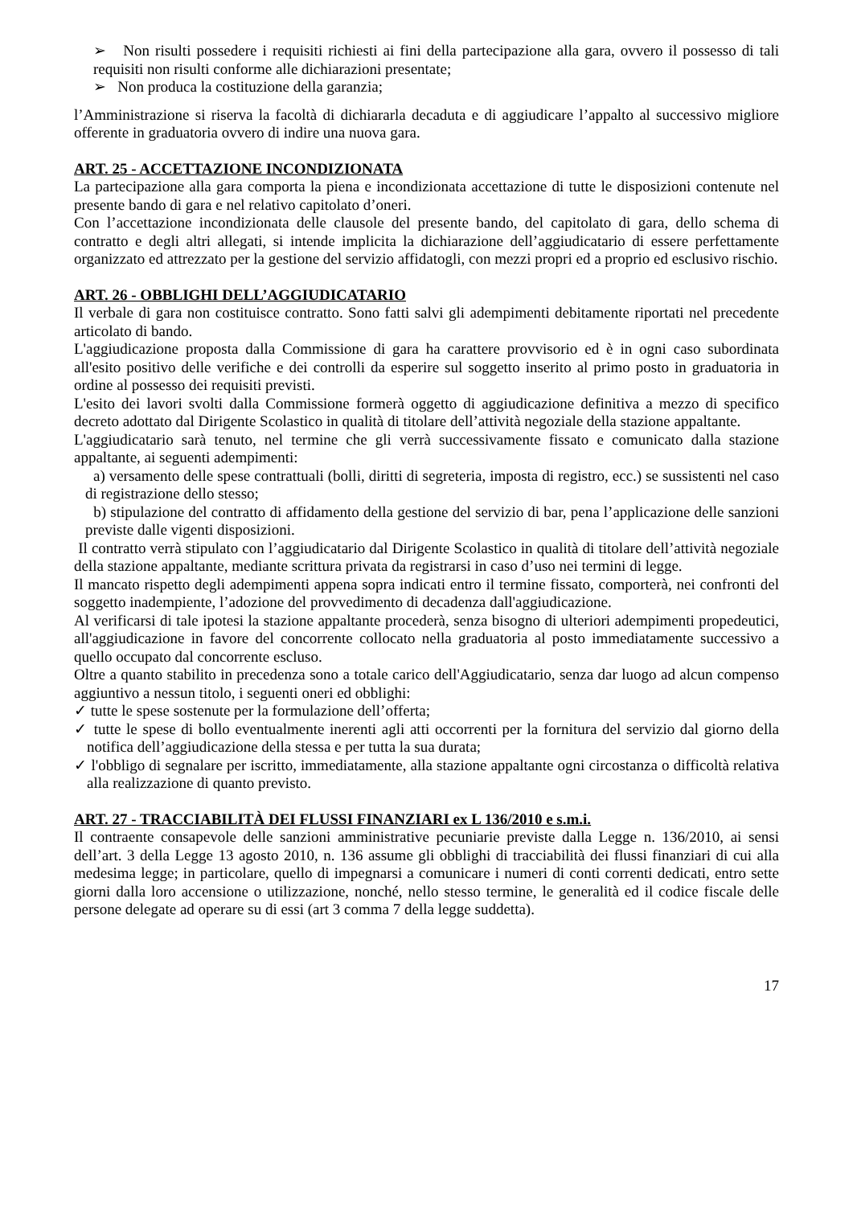➢ Non risulti possedere i requisiti richiesti ai fini della partecipazione alla gara, ovvero il possesso di tali requisiti non risulti conforme alle dichiarazioni presentate;
➢ Non produca la costituzione della garanzia;
l’Amministrazione si riserva la facoltà di dichiararla decaduta e di aggiudicare l’appalto al successivo migliore offerente in graduatoria ovvero di indire una nuova gara.
ART. 25 - ACCETTAZIONE INCONDIZIONATA
La partecipazione alla gara comporta la piena e incondizionata accettazione di tutte le disposizioni contenute nel presente bando di gara e nel relativo capitolato d’oneri.
Con l’accettazione incondizionata delle clausole del presente bando, del capitolato di gara, dello schema di contratto e degli altri allegati, si intende implicita la dichiarazione dell’aggiudicatario di essere perfettamente organizzato ed attrezzato per la gestione del servizio affidatogli, con mezzi propri ed a proprio ed esclusivo rischio.
ART. 26 - OBBLIGHI DELL’AGGIUDICATARIO
Il verbale di gara non costituisce contratto. Sono fatti salvi gli adempimenti debitamente riportati nel precedente articolato di bando.
L'aggiudicazione proposta dalla Commissione di gara ha carattere provvisorio ed è in ogni caso subordinata all'esito positivo delle verifiche e dei controlli da esperire sul soggetto inserito al primo posto in graduatoria in ordine al possesso dei requisiti previsti.
L'esito dei lavori svolti dalla Commissione formerà oggetto di aggiudicazione definitiva a mezzo di specifico decreto adottato dal Dirigente Scolastico in qualità di titolare dell’attività negoziale della stazione appaltante.
L'aggiudicatario sarà tenuto, nel termine che gli verrà successivamente fissato e comunicato dalla stazione appaltante, ai seguenti adempimenti:
a) versamento delle spese contrattuali (bolli, diritti di segreteria, imposta di registro, ecc.) se sussistenti nel caso di registrazione dello stesso;
b) stipulazione del contratto di affidamento della gestione del servizio di bar, pena l’applicazione delle sanzioni previste dalle vigenti disposizioni.
Il contratto verrà stipulato con l’aggiudicatario dal Dirigente Scolastico in qualità di titolare dell’attività negoziale della stazione appaltante, mediante scrittura privata da registrarsi in caso d’uso nei termini di legge.
Il mancato rispetto degli adempimenti appena sopra indicati entro il termine fissato, comporterà, nei confronti del soggetto inadempiente, l’adozione del provvedimento di decadenza dall'aggiudicazione.
Al verificarsi di tale ipotesi la stazione appaltante procederà, senza bisogno di ulteriori adempimenti propedeutici, all'aggiudicazione in favore del concorrente collocato nella graduatoria al posto immediatamente successivo a quello occupato dal concorrente escluso.
Oltre a quanto stabilito in precedenza sono a totale carico dell'Aggiudicatario, senza dar luogo ad alcun compenso aggiuntivo a nessun titolo, i seguenti oneri ed obblighi:
✓ tutte le spese sostenute per la formulazione dell’offerta;
✓ tutte le spese di bollo eventualmente inerenti agli atti occorrenti per la fornitura del servizio dal giorno della notifica dell’aggiudicazione della stessa e per tutta la sua durata;
✓ l'obbligo di segnalare per iscritto, immediatamente, alla stazione appaltante ogni circostanza o difficoltà relativa alla realizzazione di quanto previsto.
ART. 27 - TRACCIABILITÀ DEI FLUSSI FINANZIARI ex L 136/2010 e s.m.i.
Il contraente consapevole delle sanzioni amministrative pecuniarie previste dalla Legge n. 136/2010, ai sensi dell’art. 3 della Legge 13 agosto 2010, n. 136 assume gli obblighi di tracciabilità dei flussi finanziari di cui alla medesima legge; in particolare, quello di impegnarsi a comunicare i numeri di conti correnti dedicati, entro sette giorni dalla loro accensione o utilizzazione, nonché, nello stesso termine, le generalità ed il codice fiscale delle persone delegate ad operare su di essi (art 3 comma 7 della legge suddetta).
17